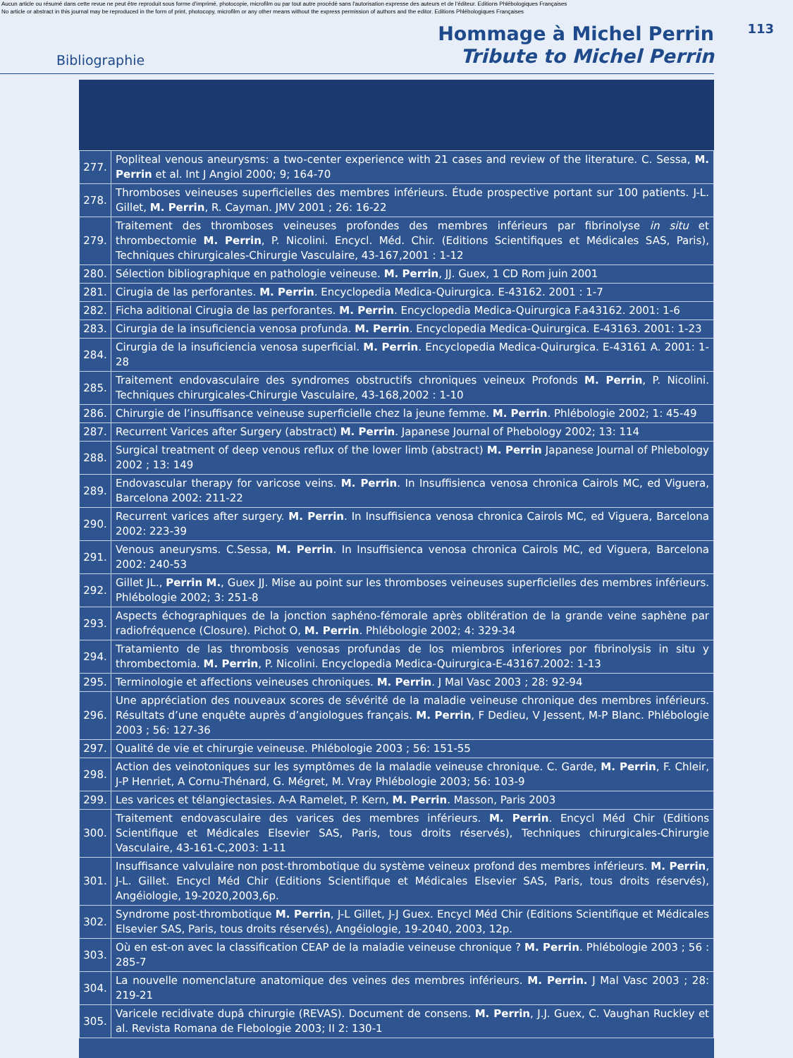Aucun article ou résumé dans cette revue ne peut être reproduit sous forme d'imprimé, photocopie, microfilm ou par tout autre procédé sans l'autorisation expresse des auteurs et de l'éditeur. Editions Phlébologiques Françaises
No article or abstract in this journal may be reproduced in the form of print, photocopy, microfilm or any other means without the express permission of authors and the editor. Editions Phlébologiques Françaises
113
Bibliographie
Hommage à Michel Perrin
Tribute to Michel Perrin
| 277. | Popliteal venous aneurysms: a two-center experience with 21 cases and review of the literature. C. Sessa, M. Perrin et al. Int J Angiol 2000; 9; 164-70 |
| 278. | Thromboses veineuses superficielles des membres inférieurs. Étude prospective portant sur 100 patients. J-L. Gillet, M. Perrin , R. Cayman. JMV 2001 ; 26: 16-22 |
| 279. | Traitement des thromboses veineuses profondes des membres inférieurs par fibrinolyse in situ et thrombectomie M. Perrin , P. Nicolini. Encycl. Méd. Chir. (Editions Scientifiques et Médicales SAS, Paris), Techniques chirurgicales-Chirurgie Vasculaire, 43-167,2001 : 1-12 |
| 280. | Sélection bibliographique en pathologie veineuse. M. Perrin , JJ. Guex, 1 CD Rom juin 2001 |
| 281. | Cirugia de las perforantes. M. Perrin . Encyclopedia Medica-Quirurgica. E-43162. 2001 : 1-7 |
| 282. | Ficha aditional Cirugia de las perforantes. M. Perrin . Encyclopedia Medica-Quirurgica F.a43162. 2001: 1-6 |
| 283. | Cirurgia de la insuficiencia venosa profunda. M. Perrin . Encyclopedia Medica-Quirurgica. E-43163. 2001: 1-23 |
| 284. | Cirurgia de la insuficiencia venosa superficial. M. Perrin . Encyclopedia Medica-Quirurgica. E-43161 A. 2001: 1-28 |
| 285. | Traitement endovasculaire des syndromes obstructifs chroniques veineux Profonds M. Perrin , P. Nicolini. Techniques chirurgicales-Chirurgie Vasculaire, 43-168,2002 : 1-10 |
| 286. | Chirurgie de l’insuffisance veineuse superficielle chez la jeune femme. M. Perrin . Phlébologie 2002; 1: 45-49 |
| 287. | Recurrent Varices after Surgery (abstract) M. Perrin . Japanese Journal of Phebology 2002; 13: 114 |
| 288. | Surgical treatment of deep venous reflux of the lower limb (abstract) M. Perrin Japanese Journal of Phlebology 2002 ; 13: 149 |
| 289. | Endovascular therapy for varicose veins. M. Perrin . In Insuffisienca venosa chronica Cairols MC, ed Viguera, Barcelona 2002: 211-22 |
| 290. | Recurrent varices after surgery. M. Perrin . In Insuffisienca venosa chronica Cairols MC, ed Viguera, Barcelona 2002: 223-39 |
| 291. | Venous aneurysms. C.Sessa, M. Perrin . In Insuffisienca venosa chronica Cairols MC, ed Viguera, Barcelona 2002: 240-53 |
| 292. | Gillet JL., Perrin M. , Guex JJ. Mise au point sur les thromboses veineuses superficielles des membres inférieurs. Phlébologie 2002; 3: 251-8 |
| 293. | Aspects échographiques de la jonction saphéno-fémorale après oblitération de la grande veine saphène par radiofréquence (Closure). Pichot O, M. Perrin . Phlébologie 2002; 4: 329-34 |
| 294. | Tratamiento de las thrombosis venosas profundas de los miembros inferiores por fibrinolysis in situ y thrombectomia. M. Perrin , P. Nicolini. Encyclopedia Medica-Quirurgica-E-43167.2002: 1-13 |
| 295. | Terminologie et affections veineuses chroniques. M. Perrin . J Mal Vasc 2003 ; 28: 92-94 |
| 296. | Une appréciation des nouveaux scores de sévérité de la maladie veineuse chronique des membres inférieurs. Résultats d’une enquête auprès d’angiologues français. M. Perrin , F Dedieu, V Jessent, M-P Blanc. Phlébologie 2003 ; 56: 127-36 |
| 297. | Qualité de vie et chirurgie veineuse. Phlébologie 2003 ; 56: 151-55 |
| 298. | Action des veinotoniques sur les symptômes de la maladie veineuse chronique. C. Garde, M. Perrin , F. Chleir, J-P Henriet, A Cornu-Thénard, G. Mégret, M. Vray Phlébologie 2003; 56: 103-9 |
| 299. | Les varices et télangiectasies. A-A Ramelet, P. Kern, M. Perrin . Masson, Paris 2003 |
| 300. | Traitement endovasculaire des varices des membres inférieurs. M. Perrin . Encycl Méd Chir (Editions Scientifique et Médicales Elsevier SAS, Paris, tous droits réservés), Techniques chirurgicales-Chirurgie Vasculaire, 43-161-C,2003: 1-11 |
| 301. | Insuffisance valvulaire non post-thrombotique du système veineux profond des membres inférieurs. M. Perrin , J-L. Gillet. Encycl Méd Chir (Editions Scientifique et Médicales Elsevier SAS, Paris, tous droits réservés), Angéiologie, 19-2020,2003,6p. |
| 302. | Syndrome post-thrombotique M. Perrin , J-L Gillet, J-J Guex. Encycl Méd Chir (Editions Scientifique et Médicales Elsevier SAS, Paris, tous droits réservés), Angéiologie, 19-2040, 2003, 12p. |
| 303. | Où en est-on avec la classification CEAP de la maladie veineuse chronique ? M. Perrin . Phlébologie 2003 ; 56 : 285-7 |
| 304. | La nouvelle nomenclature anatomique des veines des membres inférieurs. M. Perrin. J Mal Vasc 2003 ; 28: 219-21 |
| 305. | Varicele recidivate dupâ chirurgie (REVAS). Document de consens. M. Perrin , J.J. Guex, C. Vaughan Ruckley et al. Revista Romana de Flebologie 2003; II 2: 130-1 |